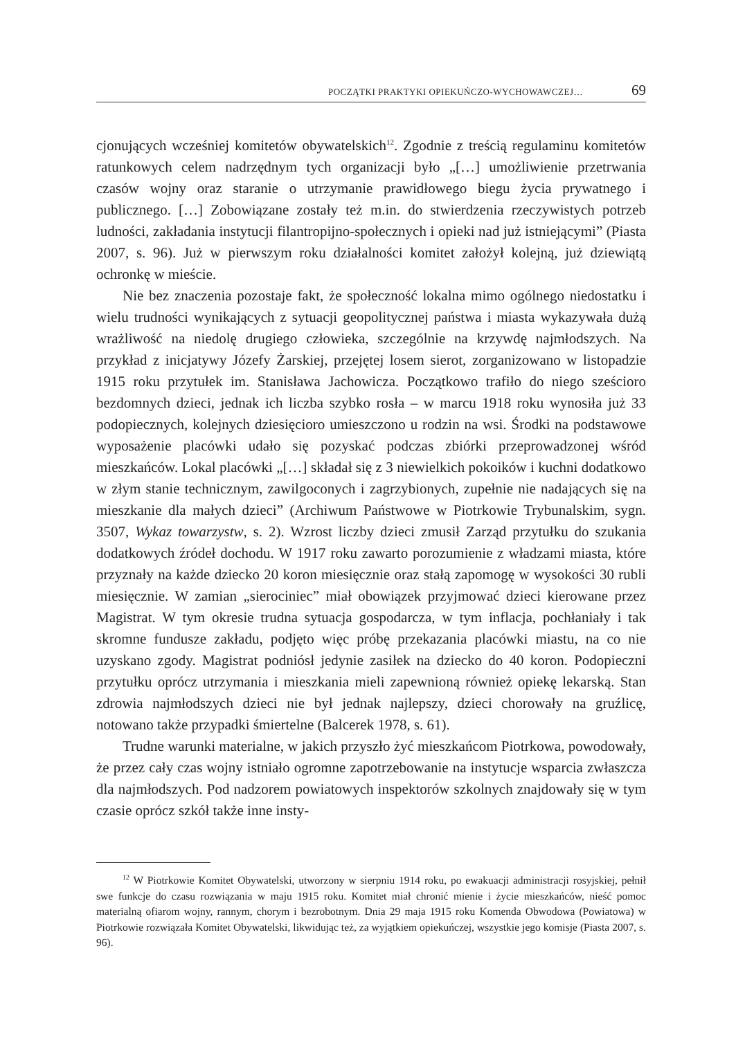POCZĄTKI PRAKTYKI OPIEKUŃCZO-WYCHOWAWCZEJ… 69
cjonujących wcześniej komitetów obywatelskich<sup>12</sup>. Zgodnie z treścią regulaminu komitetów ratunkowych celem nadrzędnym tych organizacji było „[…] umożliwienie przetrwania czasów wojny oraz staranie o utrzymanie prawidłowego biegu życia prywatnego i publicznego. […] Zobowiązane zostały też m.in. do stwierdzenia rzeczywistych potrzeb ludności, zakładania instytucji filantropijno-społecznych i opieki nad już istniejącymi” (Piasta 2007, s. 96). Już w pierwszym roku działalności komitet założył kolejną, już dziewiątą ochronkę w mieście.
Nie bez znaczenia pozostaje fakt, że społeczność lokalna mimo ogólnego niedostatku i wielu trudności wynikających z sytuacji geopolitycznej państwa i miasta wykazywała dużą wrażliwość na niedolę drugiego człowieka, szczególnie na krzywdę najmłodszych. Na przykład z inicjatywy Józefy Żarskiej, przejętej losem sierot, zorganizowano w listopadzie 1915 roku przytułek im. Stanisława Jachowicza. Początkowo trafiło do niego sześcioro bezdomnych dzieci, jednak ich liczba szybko rosła – w marcu 1918 roku wynosiła już 33 podopiecznych, kolejnych dziesięcioro umieszczono u rodzin na wsi. Środki na podstawowe wyposażenie placówki udało się pozyskać podczas zbiórki przeprowadzonej wśród mieszkańców. Lokal placówki „[…] składał się z 3 niewielkich pokoików i kuchni dodatkowo w złym stanie technicznym, zawilgoconych i zagrzybionych, zupełnie nie nadających się na mieszkanie dla małych dzieci” (Archiwum Państwowe w Piotrkowie Trybunalskim, sygn. 3507, Wykaz towarzystw, s. 2). Wzrost liczby dzieci zmusił Zarząd przytułku do szukania dodatkowych źródeł dochodu. W 1917 roku zawarto porozumienie z władzami miasta, które przyznały na każde dziecko 20 koron miesięcznie oraz stałą zapomogę w wysokości 30 rubli miesięcznie. W zamian „sierociniec” miał obowiązek przyjmować dzieci kierowane przez Magistrat. W tym okresie trudna sytuacja gospodarcza, w tym inflacja, pochłaniały i tak skromne fundusze zakładu, podjęto więc próbę przekazania placówki miastu, na co nie uzyskano zgody. Magistrat podniósł jedynie zasiłek na dziecko do 40 koron. Podopieczni przytułku oprócz utrzymania i mieszkania mieli zapewnioną również opiekę lekarską. Stan zdrowia najmłodszych dzieci nie był jednak najlepszy, dzieci chorowały na gruźlicę, notowano także przypadki śmiertelne (Balcerek 1978, s. 61).
Trudne warunki materialne, w jakich przyszło żyć mieszkańcom Piotrkowa, powodowały, że przez cały czas wojny istniało ogromne zapotrzebowanie na instytucje wsparcia zwłaszcza dla najmłodszych. Pod nadzorem powiatowych inspektorów szkolnych znajdowały się w tym czasie oprócz szkół także inne insty-
<sup>12</sup> W Piotrkowie Komitet Obywatelski, utworzony w sierpniu 1914 roku, po ewakuacji administracji rosyjskiej, pełnił swe funkcje do czasu rozwiązania w maju 1915 roku. Komitet miał chronić mienie i życie mieszkańców, nieść pomoc materialną ofiarom wojny, rannym, chorym i bezrobotnym. Dnia 29 maja 1915 roku Komenda Obwodowa (Powiatowa) w Piotrkowie rozwiązała Komitet Obywatelski, likwidując też, za wyjątkiem opiekuńczej, wszystkie jego komisje (Piasta 2007, s. 96).